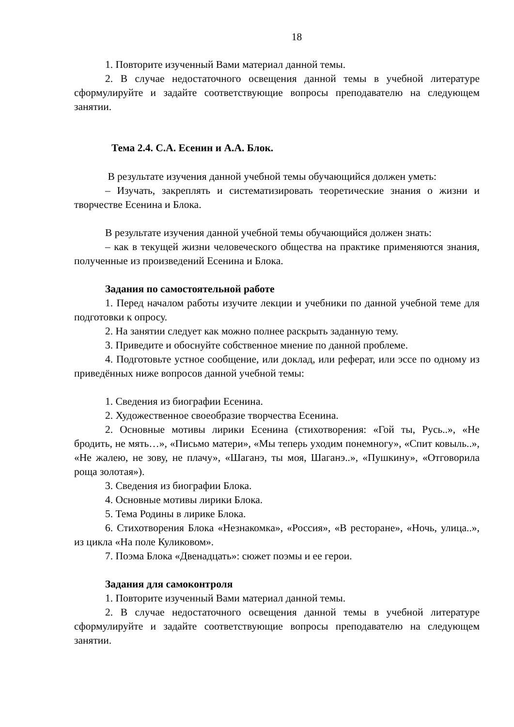18
1. Повторите изученный Вами материал данной темы.
2. В случае недостаточного освещения данной темы в учебной литературе сформулируйте и задайте соответствующие вопросы преподавателю на следующем занятии.
Тема 2.4. С.А. Есенин и А.А. Блок.
В результате изучения данной учебной темы обучающийся должен уметь:
– Изучать, закреплять и систематизировать теоретические знания о жизни и творчестве Есенина и Блока.
В результате изучения данной учебной темы обучающийся должен знать:
– как в текущей жизни человеческого общества на практике применяются знания, полученные из произведений Есенина и Блока.
Задания по самостоятельной работе
1. Перед началом работы изучите лекции и учебники по данной учебной теме для подготовки к опросу.
2. На занятии следует как можно полнее раскрыть заданную тему.
3. Приведите и обоснуйте собственное мнение по данной проблеме.
4. Подготовьте устное сообщение, или доклад, или реферат, или эссе по одному из приведённых ниже вопросов данной учебной темы:
1. Сведения из биографии Есенина.
2. Художественное своеобразие творчества Есенина.
2. Основные мотивы лирики Есенина (стихотворения: «Гой ты, Русь..», «Не бродить, не мять…», «Письмо матери», «Мы теперь уходим понемногу», «Спит ковыль..», «Не жалею, не зову, не плачу», «Шаганэ, ты моя, Шаганэ..», «Пушкину», «Отговорила роща золотая»).
3. Сведения из биографии Блока.
4. Основные мотивы лирики Блока.
5. Тема Родины в лирике Блока.
6. Стихотворения Блока «Незнакомка», «Россия», «В ресторане», «Ночь, улица..», из цикла «На поле Куликовом».
7. Поэма Блока «Двенадцать»: сюжет поэмы и ее герои.
Задания для самоконтроля
1. Повторите изученный Вами материал данной темы.
2. В случае недостаточного освещения данной темы в учебной литературе сформулируйте и задайте соответствующие вопросы преподавателю на следующем занятии.